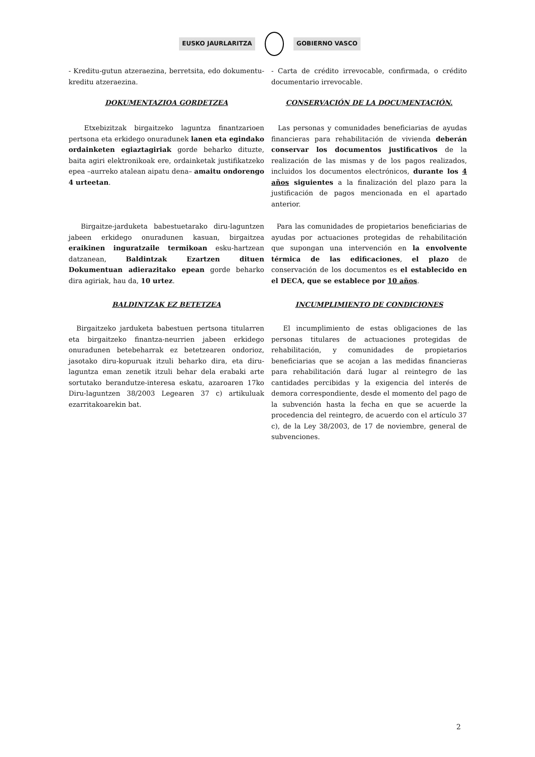EUSKO JAURLARITZA GOBIERNO VASCO
- Kreditu-gutun atzeraezina, berretsita, edo dokumentu-kreditu atzeraezina.
- Carta de crédito irrevocable, confirmada, o crédito documentario irrevocable.
DOKUMENTAZIOA GORDETZEA CONSERVACIÓN DE LA DOCUMENTACIÓN.
Etxebizitzak birgaitzeko laguntza finantzarioen pertsona eta erkidego onuradunek lanen eta egindako ordainketen egiaztagiriak gorde beharko dituzte, baita agiri elektronikoak ere, ordainketak justifikatzeko epea –aurreko atalean aipatu dena– amaitu ondorengo 4 urteetan.
Las personas y comunidades beneficiarias de ayudas financieras para rehabilitación de vivienda deberán conservar los documentos justificativos de la realización de las mismas y de los pagos realizados, incluidos los documentos electrónicos, durante los 4 años siguientes a la finalización del plazo para la justificación de pagos mencionada en el apartado anterior.
Birgaitze-jarduketa babestuetarako diru-laguntzen jabeen erkidego onuradunen kasuan, birgaitzea eraikinen inguratzaile termikoan esku-hartzean datzanean, Baldintzak Ezartzen dituen Dokumentuan adierazitako epean gorde beharko dira agiriak, hau da, 10 urtez.
Para las comunidades de propietarios beneficiarias de ayudas por actuaciones protegidas de rehabilitación que supongan una intervención en la envolvente térmica de las edificaciones, el plazo de conservación de los documentos es el establecido en el DECA, que se establece por 10 años.
BALDINTZAK EZ BETETZEA INCUMPLIMIENTO DE CONDICIONES
Birgaitzeko jarduketa babestuen pertsona titularren eta birgaitzeko finantza-neurrien jabeen erkidego onuradunen betebeharrak ez betetzearen ondorioz, jasotako diru-kopuruak itzuli beharko dira, eta diru-laguntza eman zenetik itzuli behar dela erabaki arte sortutako berandutze-interesa eskatu, azaroaren 17ko Diru-laguntzen 38/2003 Legearen 37 c) artikuluak ezarritakoarekin bat.
El incumplimiento de estas obligaciones de las personas titulares de actuaciones protegidas de rehabilitación, y comunidades de propietarios beneficiarias que se acojan a las medidas financieras para rehabilitación dará lugar al reintegro de las cantidades percibidas y la exigencia del interés de demora correspondiente, desde el momento del pago de la subvención hasta la fecha en que se acuerde la procedencia del reintegro, de acuerdo con el artículo 37 c), de la Ley 38/2003, de 17 de noviembre, general de subvenciones.
2